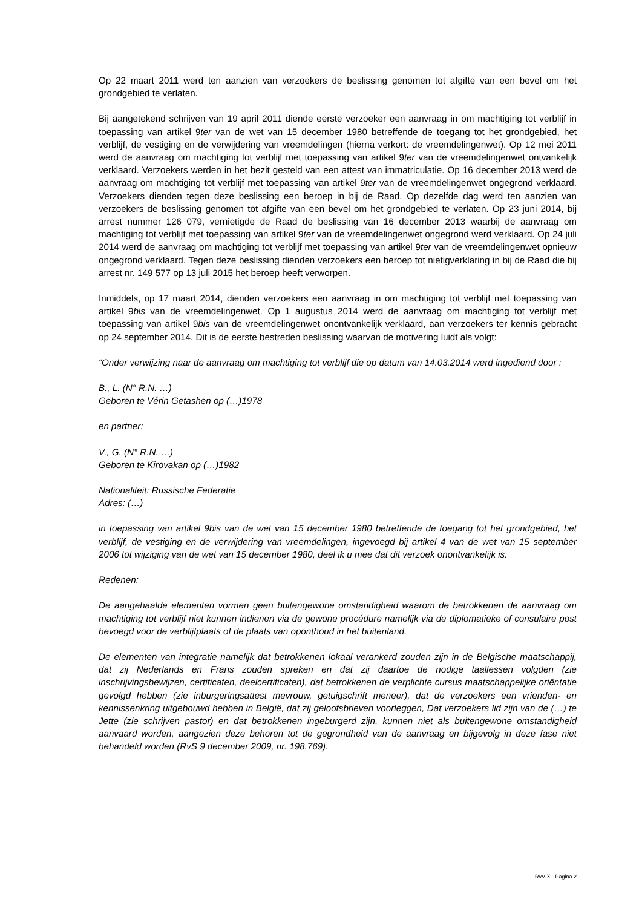Op 22 maart 2011 werd ten aanzien van verzoekers de beslissing genomen tot afgifte van een bevel om het grondgebied te verlaten.
Bij aangetekend schrijven van 19 april 2011 diende eerste verzoeker een aanvraag in om machtiging tot verblijf in toepassing van artikel 9ter van de wet van 15 december 1980 betreffende de toegang tot het grondgebied, het verblijf, de vestiging en de verwijdering van vreemdelingen (hierna verkort: de vreemdelingenwet). Op 12 mei 2011 werd de aanvraag om machtiging tot verblijf met toepassing van artikel 9ter van de vreemdelingenwet ontvankelijk verklaard. Verzoekers werden in het bezit gesteld van een attest van immatriculatie. Op 16 december 2013 werd de aanvraag om machtiging tot verblijf met toepassing van artikel 9ter van de vreemdelingenwet ongegrond verklaard. Verzoekers dienden tegen deze beslissing een beroep in bij de Raad. Op dezelfde dag werd ten aanzien van verzoekers de beslissing genomen tot afgifte van een bevel om het grondgebied te verlaten. Op 23 juni 2014, bij arrest nummer 126 079, vernietigde de Raad de beslissing van 16 december 2013 waarbij de aanvraag om machtiging tot verblijf met toepassing van artikel 9ter van de vreemdelingenwet ongegrond werd verklaard. Op 24 juli 2014 werd de aanvraag om machtiging tot verblijf met toepassing van artikel 9ter van de vreemdelingenwet opnieuw ongegrond verklaard. Tegen deze beslissing dienden verzoekers een beroep tot nietigverklaring in bij de Raad die bij arrest nr. 149 577 op 13 juli 2015 het beroep heeft verworpen.
Inmiddels, op 17 maart 2014, dienden verzoekers een aanvraag in om machtiging tot verblijf met toepassing van artikel 9bis van de vreemdelingenwet. Op 1 augustus 2014 werd de aanvraag om machtiging tot verblijf met toepassing van artikel 9bis van de vreemdelingenwet onontvankelijk verklaard, aan verzoekers ter kennis gebracht op 24 september 2014. Dit is de eerste bestreden beslissing waarvan de motivering luidt als volgt:
“Onder verwijzing naar de aanvraag om machtiging tot verblijf die op datum van 14.03.2014 werd ingediend door :
B., L. (N° R.N. …)
Geboren te Vérin Getashen op (…)1978
en partner:
V., G. (N° R.N. …)
Geboren te Kirovakan op (…)1982
Nationaliteit: Russische Federatie
Adres: (…)
in toepassing van artikel 9bis van de wet van 15 december 1980 betreffende de toegang tot het grondgebied, het verblijf, de vestiging en de verwijdering van vreemdelingen, ingevoegd bij artikel 4 van de wet van 15 september 2006 tot wijziging van de wet van 15 december 1980, deel ik u mee dat dit verzoek onontvankelijk is.
Redenen:
De aangehaalde elementen vormen geen buitengewone omstandigheid waarom de betrokkenen de aanvraag om machtiging tot verblijf niet kunnen indienen via de gewone procédure namelijk via de diplomatieke of consulaire post bevoegd voor de verblijfplaats of de plaats van oponthoud in het buitenland.
De elementen van integratie namelijk dat betrokkenen lokaal verankerd zouden zijn in de Belgische maatschappij, dat zij Nederlands en Frans zouden spreken en dat zij daartoe de nodige taallessen volgden (zie inschrijvingsbewijzen, certificaten, deelcertificaten), dat betrokkenen de verplichte cursus maatschappelijke oriëntatie gevolgd hebben (zie inburgeringsattest mevrouw, getuigschrift meneer), dat de verzoekers een vrienden- en kennissenkring uitgebouwd hebben in België, dat zij geloofsbrieven voorleggen, Dat verzoekers lid zijn van de (…) te Jette (zie schrijven pastor) en dat betrokkenen ingeburgerd zijn, kunnen niet als buitengewone omstandigheid aanvaard worden, aangezien deze behoren tot de gegrondheid van de aanvraag en bijgevolg in deze fase niet behandeld worden (RvS 9 december 2009, nr. 198.769).
RvV X - Pagina 2